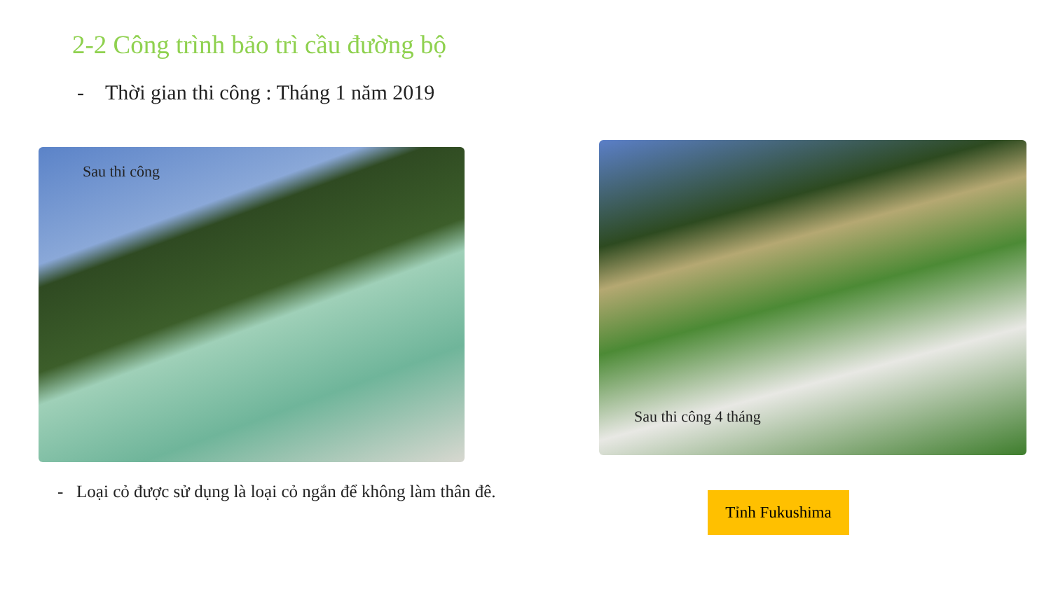2-2 Công trình bảo trì cầu đường bộ
- Thời gian thi công : Tháng 1 năm 2019
Sau thi công
Sau thi công 4 tháng
- Loại cỏ được sử dụng là loại cỏ ngắn để không làm thân đê.
Tỉnh Fukushima